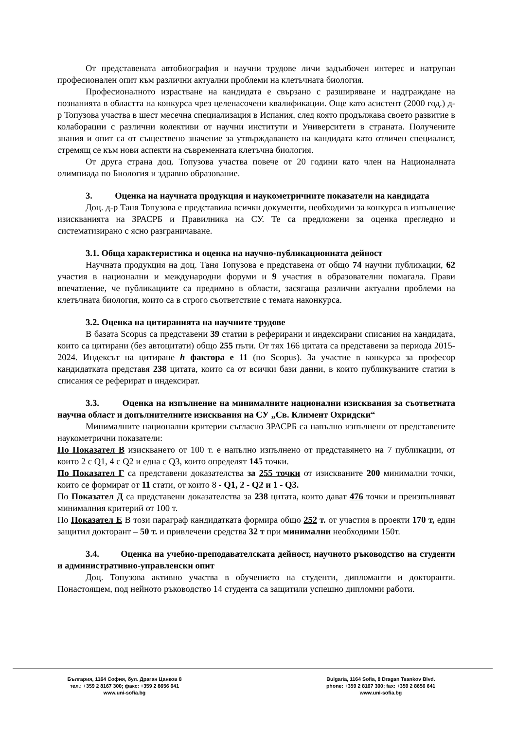От представената автобиография и научни трудове личи задълбочен интерес и натрупан професионален опит към различни актуални проблеми на клетъчната биология.
Професионалното израстване на кандидата е свързано с разширяване и надграждане на познанията в областта на конкурса чрез целенасочени квалификации. Още като асистент (2000 год.) д-р Топузова участва в шест месечна специализация в Испания, след която продължава своето развитие в колаборации с различни колективи от научни институти и Университети в страната. Получените знания и опит са от съществено значение за утвърждаването на кандидата като отличен специалист, стремящ се към нови аспекти на съвременната клетъчна биология.
От друга страна доц. Топузова участва повече от 20 години като член на Националната олимпиада по Биология и здравно образование.
3. Оценка на научната продукция и наукометричните показатели на кандидата
Доц. д-р Таня Топузова е представила всички документи, необходими за конкурса в изпълнение изискванията на ЗРАСРБ и Правилника на СУ. Те са предложени за оценка прегледно и систематизирано с ясно разграничаване.
3.1. Обща характеристика и оценка на научно-публикационната дейност
Научната продукция на доц. Таня Топузова е представена от общо 74 научни публикации, 62 участия в национални и международни форуми и 9 участия в образователни помагала. Прави впечатление, че публикациите са предимно в области, засягаща различни актуални проблеми на клетъчната биология, които са в строго съответствие с темата наконкурса.
3.2. Оценка на цитиранията на научните трудове
В базата Scopus са представени 39 статии в реферирани и индексирани списания на кандидата, които са цитирани (без автоцитати) общо 255 пъти. От тях 166 цитата са представени за периода 2015-2024. Индексът на цитиране h фактора е 11 (по Scopus). За участие в конкурса за професор кандидатката представя 238 цитата, които са от всички бази данни, в които публикуваните статии в списания се реферират и индексират.
3.3. Оценка на изпълнение на минималните национални изисквания за съответната научна област и допълнителните изисквания на СУ „Св. Климент Охридски“
Минималните национални критерии съгласно ЗРАСРБ са напълно изпълнени от представените наукометрични показатели:
По Показател В изискването от 100 т. е напълно изпълнено от представянето на 7 публикации, от които 2 с Q1, 4 с Q2 и една с Q3, които определят 145 точки.
По Показател Г са представени доказателства за 255 точки от изискваните 200 минимални точки, които се формират от 11 стати, от които 8 - Q1, 2 - Q2 и 1 - Q3.
По Показател Д са представени доказателства за 238 цитата, които дават 476 точки и преизпълняват минималния критерий от 100 т.
По Показател Е В този параграф кандидатката формира общо 252 т. от участия в проекти 170 т, един защитил докторант – 50 т. и привлечени средства 32 т при минимални необходими 150т.
3.4. Оценка на учебно-преподавателската дейност, научното ръководство на студенти и административно-управленски опит
Доц. Топузова активно участва в обучението на студенти, дипломанти и докторанти. Понастоящем, под нейното ръководство 14 студента са защитили успешно дипломни работи.
България, 1164 София, бул. Драган Цанков 8
тел.: +359 2 8167 300; факс: +359 2 8656 641
www.uni-sofia.bg
Bulgaria, 1164 Sofia, 8 Dragan Tsankov Blvd.
phone: +359 2 8167 300; fax: +359 2 8656 641
www.uni-sofia.bg